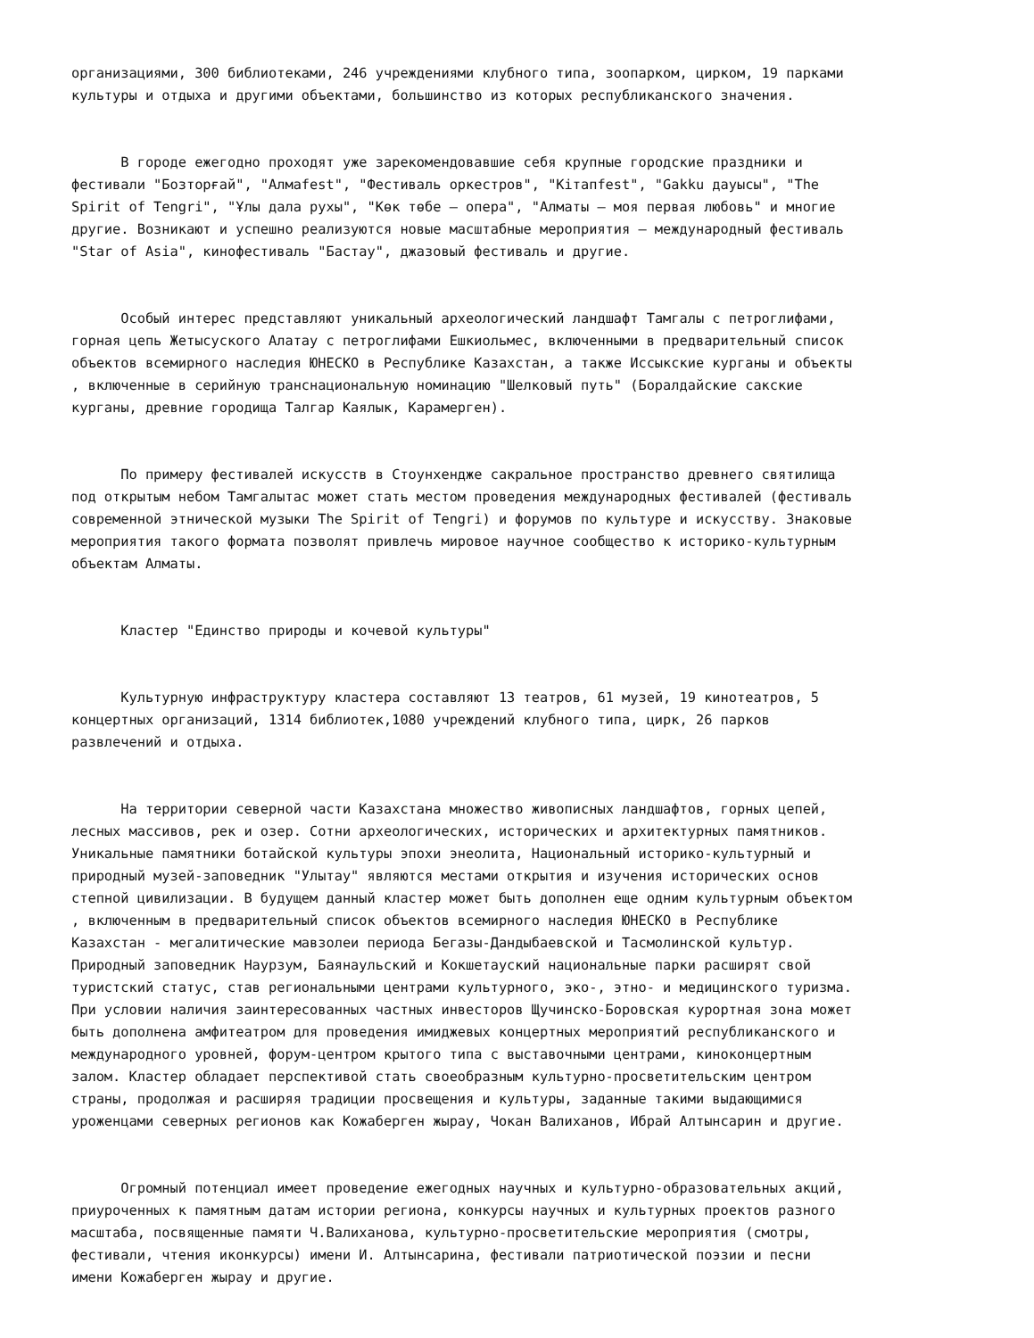организациями, 300 библиотеками, 246 учреждениями клубного типа, зоопарком, цирком, 19 парками культуры и отдыха и другими объектами, большинство из которых республиканского значения.
В городе ежегодно проходят уже зарекомендовавшие себя крупные городские праздники и фестивали "Бозторғай", "Алмаfest", "Фестиваль оркестров", "Kітапfest", "Gakku дауысы", "The Spirit of Tengri", "Ұлы дала рухы", "Көк төбе – опера", "Алматы – моя первая любовь" и многие другие. Возникают и успешно реализуются новые масштабные мероприятия – международный фестиваль "Star of Asia", кинофестиваль "Бастау", джазовый фестиваль и другие.
Особый интерес представляют уникальный археологический ландшафт Тамгалы с петроглифами, горная цепь Жетысуского Алатау с петроглифами Ешкиольмес, включенными в предварительный список объектов всемирного наследия ЮНЕСКО в Республике Казахстан, а также Иссыкские курганы и объекты , включенные в серийную транснациональную номинацию "Шелковый путь" (Боралдайские сакские курганы, древние городища Талгар Каялык, Карамерген).
По примеру фестивалей искусств в Стоунхендже сакральное пространство древнего святилища под открытым небом Тамгалытас может стать местом проведения международных фестивалей (фестиваль современной этнической музыки The Spirit of Tengri) и форумов по культуре и искусству. Знаковые мероприятия такого формата позволят привлечь мировое научное сообщество к историко-культурным объектам Алматы.
Кластер "Единство природы и кочевой культуры"
Культурную инфраструктуру кластера составляют 13 театров, 61 музей, 19 кинотеатров, 5 концертных организаций, 1314 библиотек,1080 учреждений клубного типа, цирк, 26 парков развлечений и отдыха.
На территории северной части Казахстана множество живописных ландшафтов, горных цепей, лесных массивов, рек и озер. Сотни археологических, исторических и архитектурных памятников. Уникальные памятники ботайской культуры эпохи энеолита, Национальный историко-культурный и природный музей-заповедник "Улытау" являются местами открытия и изучения исторических основ степной цивилизации. В будущем данный кластер может быть дополнен еще одним культурным объектом , включенным в предварительный список объектов всемирного наследия ЮНЕСКО в Республике Казахстан - мегалитические мавзолеи периода Бегазы-Дандыбаевской и Тасмолинской культур. Природный заповедник Наурзум, Баянаульский и Кокшетауский национальные парки расширят свой туристский статус, став региональными центрами культурного, эко-, этно- и медицинского туризма. При условии наличия заинтересованных частных инвесторов Щучинско-Боровская курортная зона может быть дополнена амфитеатром для проведения имиджевых концертных мероприятий республиканского и международного уровней, форум-центром крытого типа с выставочными центрами, киноконцертным залом. Кластер обладает перспективой стать своеобразным культурно-просветительским центром страны, продолжая и расширяя традиции просвещения и культуры, заданные такими выдающимися уроженцами северных регионов как Кожаберген жырау, Чокан Валиханов, Ибрай Алтынсарин и другие.
Огромный потенциал имеет проведение ежегодных научных и культурно-образовательных акций, приуроченных к памятным датам истории региона, конкурсы научных и культурных проектов разного масштаба, посвященные памяти Ч.Валиханова, культурно-просветительские мероприятия (смотры, фестивали, чтения иконкурсы) имени И. Алтынсарина, фестивали патриотической поэзии и песни имени Кожаберген жырау и другие.